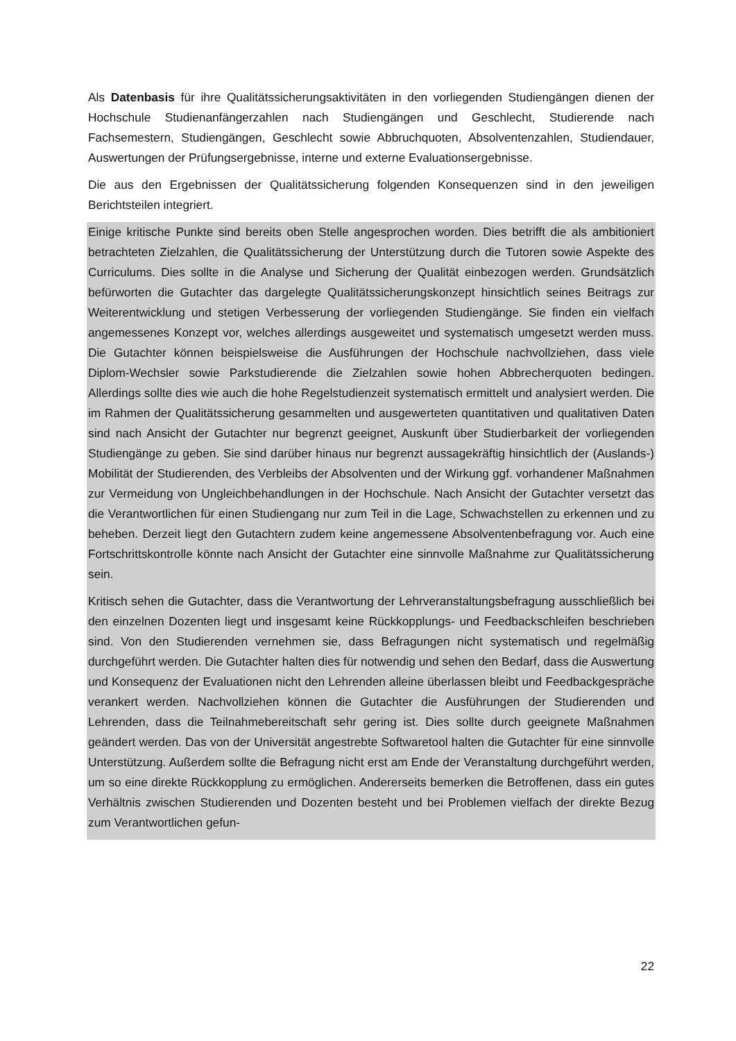Als Datenbasis für ihre Qualitätssicherungsaktivitäten in den vorliegenden Studiengängen dienen der Hochschule Studienanfängerzahlen nach Studiengängen und Geschlecht, Studierende nach Fachsemestern, Studiengängen, Geschlecht sowie Abbruchquoten, Absolventenzahlen, Studiendauer, Auswertungen der Prüfungsergebnisse, interne und externe Evaluationsergebnisse.
Die aus den Ergebnissen der Qualitätssicherung folgenden Konsequenzen sind in den jeweiligen Berichtsteilen integriert.
Einige kritische Punkte sind bereits oben Stelle angesprochen worden. Dies betrifft die als ambitioniert betrachteten Zielzahlen, die Qualitätssicherung der Unterstützung durch die Tutoren sowie Aspekte des Curriculums. Dies sollte in die Analyse und Sicherung der Qualität einbezogen werden. Grundsätzlich befürworten die Gutachter das dargelegte Qualitätssicherungskonzept hinsichtlich seines Beitrags zur Weiterentwicklung und stetigen Verbesserung der vorliegenden Studiengänge. Sie finden ein vielfach angemessenes Konzept vor, welches allerdings ausgeweitet und systematisch umgesetzt werden muss. Die Gutachter können beispielsweise die Ausführungen der Hochschule nachvollziehen, dass viele Diplom-Wechsler sowie Parkstudierende die Zielzahlen sowie hohen Abbrecherquoten bedingen. Allerdings sollte dies wie auch die hohe Regelstudienzeit systematisch ermittelt und analysiert werden. Die im Rahmen der Qualitätssicherung gesammelten und ausgewerteten quantitativen und qualitativen Daten sind nach Ansicht der Gutachter nur begrenzt geeignet, Auskunft über Studierbarkeit der vorliegenden Studiengänge zu geben. Sie sind darüber hinaus nur begrenzt aussagekräftig hinsichtlich der (Auslands-) Mobilität der Studierenden, des Verbleibs der Absolventen und der Wirkung ggf. vorhandener Maßnahmen zur Vermeidung von Ungleichbehandlungen in der Hochschule. Nach Ansicht der Gutachter versetzt das die Verantwortlichen für einen Studiengang nur zum Teil in die Lage, Schwachstellen zu erkennen und zu beheben. Derzeit liegt den Gutachtern zudem keine angemessene Absolventenbefragung vor. Auch eine Fortschrittskontrolle könnte nach Ansicht der Gutachter eine sinnvolle Maßnahme zur Qualitätssicherung sein.
Kritisch sehen die Gutachter, dass die Verantwortung der Lehrveranstaltungsbefragung ausschließlich bei den einzelnen Dozenten liegt und insgesamt keine Rückkopplungs- und Feedbackschleifen beschrieben sind. Von den Studierenden vernehmen sie, dass Befragungen nicht systematisch und regelmäßig durchgeführt werden. Die Gutachter halten dies für notwendig und sehen den Bedarf, dass die Auswertung und Konsequenz der Evaluationen nicht den Lehrenden alleine überlassen bleibt und Feedbackgespräche verankert werden. Nachvollziehen können die Gutachter die Ausführungen der Studierenden und Lehrenden, dass die Teilnahmebereitschaft sehr gering ist. Dies sollte durch geeignete Maßnahmen geändert werden. Das von der Universität angestrebte Softwaretool halten die Gutachter für eine sinnvolle Unterstützung. Außerdem sollte die Befragung nicht erst am Ende der Veranstaltung durchgeführt werden, um so eine direkte Rückkopplung zu ermöglichen. Andererseits bemerken die Betroffenen, dass ein gutes Verhältnis zwischen Studierenden und Dozenten besteht und bei Problemen vielfach der direkte Bezug zum Verantwortlichen gefun-
22